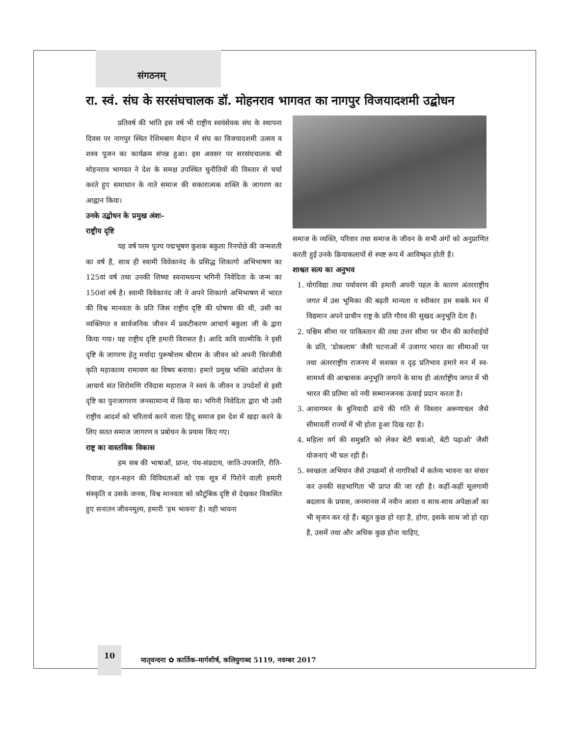संगठनम्
रा. स्वं. संघ के सरसंघचालक डॉ. मोहनराव भागवत का नागपुर विजयादशमी उद्बोधन
प्रतिवर्ष की भांति इस वर्ष भी राष्ट्रीय स्वयंसेवक संघ के स्थापना दिवस पर नागपुर स्थित रेशिमबाग मैदान में संघ का विजयादशमी उत्सव व शस्त्र पूजन का कार्यक्रम संपन्न हुआ। इस अवसर पर सरसंघचालक श्री मोहनराव भागवत ने देश के समक्ष उपस्थित चुनौतियों की विस्तार से चर्चा करते हुए समाधान के नाते समाज की सकारात्मक शक्ति के जागरण का आह्वान किया।
उनके उद्बोधन के प्रमुख अंशः-
राष्ट्रीय दृष्टि
यह वर्ष परम पूज्य पद्मभूषण कुशक बकुला रिनपोछे की जन्मशती का वर्ष है, साथ ही स्वामी विवेकानंद के प्रसिद्ध शिकागो अभिभाषण का 125वां वर्ष तथा उनकी शिष्या स्वनामधन्य भगिनी निवेदिता के जन्म का 150वां वर्ष है। स्वामी विवेकानंद जी ने अपने शिकागो अभिभाषण में भारत की विश्व मानवता के प्रति जिस राष्ट्रीय दृष्टि की घोषणा की थी, उसी का व्यक्तिगत व सार्वजनिक जीवन में प्रकटीकरण आचार्य बकुला जी के द्वारा किया गया। यह राष्ट्रीय दृष्टि हमारी विरासत है। आदि कवि वाल्मीकि ने इसी दृष्टि के जागरण हेतु मर्यादा पुरूषोत्तम श्रीराम के जीवन को अपनी चिरंजीवी कृति महाकाव्य रामायण का विषय बनाया। हमारे प्रमुख भक्ति आंदोलन के आचार्य संत शिरोमणि रविदास महाराज ने स्वयं के जीवन व उपदेशों से इसी दृष्टि का पुनःजागरण जनसामान्य में किया था। भगिनी निवेदिता द्वारा भी उसी राष्ट्रीय आदर्श को चरितार्थ करने वाला हिंदू समाज इस देश में खड़ा करने के लिए सतत समाज जागरण व प्रबोधन के प्रयास किए गए।
राष्ट्र का वास्तविक विकास
हम सब की भाषाओं, प्रान्त, पंथ-संप्रदाय, जाति-उपजाति, रीति-रिवाज, रहन-सहन की विविधताओं को एक सूत्र में पिरोने वाली हमारी संस्कृति व उसके जनक, विश्व मानवता को कौटुंबिक दृष्टि से देखकर विकसित हुए सनातन जीवनमूल्य, हमारी 'हम भावना' है। वही भावना
समाज के व्यक्ति, परिवार तथा समाज के जीवन के सभी अंगों को अनुप्राणित करती हुई उनके क्रियाकलापों से स्पष्ट रूप में आविष्कृत होती है।
शाश्वत सत्य का अनुभव
1. योगविद्या तथा पर्यावरण की हमारी अपनी पहल के कारण अंतरराष्ट्रीय जगत में उस भूमिका की बढ़ती मान्यता व स्वीकार हम सबके मन में विद्यमान अपने प्राचीन राष्ट्र के प्रति गौरव की सुखद अनुभूति देता है।
2. पश्चिम सीमा पर पाकिस्तान की तथा उत्तर सीमा पर चीन की कार्रवाईयों के प्रति, 'डोकलाम' जैसी घटनाओं में उजागर भारत का सीमाओं पर तथा अंतरराष्ट्रीय राजनय में सशक्त व दृढ़ प्रतिभाव हमारे मन में स्व-सामर्थ्य की आश्वासक अनुभूति जगाने के साथ ही अंतर्राष्ट्रीय जगत में भी भारत की प्रतिमा को नयी सम्मानजनक ऊंचाई प्रदान करता है।
3. आवागमन के बुनियादी ढांचे की गति से विस्तार अरूणाचल जैसे सीमावर्ती राज्यों में भी होता हुआ दिख रहा है।
4. महिला वर्ग की समुन्नति को लेकर बेटी बचाओ, बेटी पढ़ाओ' जैसी योजनाएं भी चल रही हैं।
5. स्वच्छता अभियान जैसे उपक्रमों से नागरिकों में कर्तव्य भावना का संचार कर उनकी सहभागिता भी प्राप्त की जा रही है। कहीं-कहीं मूलगामी बदलाव के प्रयास, जनमानस में नवीन आशा व साथ-साथ अपेक्षाओं का भी सृजन कर रहे हैं। बहुत कुछ हो रहा है, होगा, इसके साथ जो हो रहा है, उसमें तथा और अधिक कुछ होना चाहिए,
10
मातृवन्दना ✿ कार्तिक-मार्गशीर्ष, कलियुगाब्द 5119, नवम्बर 2017